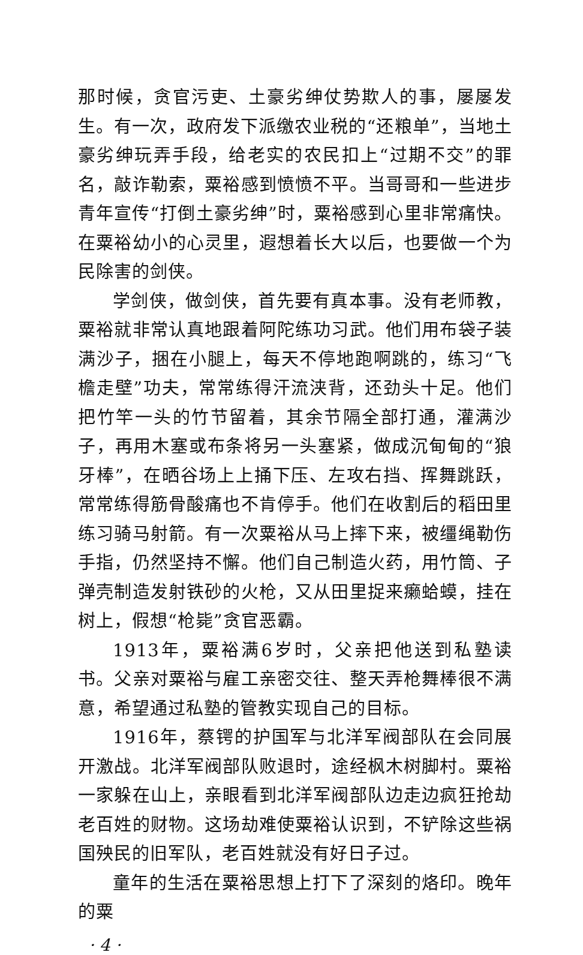那时候，贪官污吏、土豪劣绅仗势欺人的事，屡屡发生。有一次，政府发下派缴农业税的“还粮单”，当地土豪劣绅玩弄手段，给老实的农民扣上“过期不交”的罪名，敲诈勒索，粟裕感到愤愤不平。当哥哥和一些进步青年宣传“打倒土豪劣绅”时，粟裕感到心里非常痛快。在粟裕幼小的心灵里，遐想着长大以后，也要做一个为民除害的剑侠。
学剑侠，做剑侠，首先要有真本事。没有老师教，粟裕就非常认真地跟着阿陀练功习武。他们用布袋子装满沙子，捆在小腿上，每天不停地跑啊跳的，练习“飞檐走壁”功夫，常常练得汗流浃背，还劲头十足。他们把竹竿一头的竹节留着，其余节隔全部打通，灌满沙子，再用木塞或布条将另一头塞紧，做成沉甸甸的“狼牙棒”，在晒谷场上上捅下压、左攻右挡、挥舞跳跃，常常练得筋骨酸痛也不肯停手。他们在收割后的稻田里练习骑马射箭。有一次粟裕从马上摔下来，被缰绳勒伤手指，仍然坚持不懈。他们自己制造火药，用竹筒、子弹壳制造发射铁砂的火枪，又从田里捉来癞蛤蟆，挂在树上，假想“枪毙”贪官恶霸。
1913年，粟裕满6岁时，父亲把他送到私塾读书。父亲对粟裕与雇工亲密交往、整天弄枪舞棒很不满意，希望通过私塾的管教实现自己的目标。
1916年，蔡锷的护国军与北洋军阀部队在会同展开激战。北洋军阀部队败退时，途经枫木树脚村。粟裕一家躲在山上，亲眼看到北洋军阀部队边走边疯狂抢劫老百姓的财物。这场劫难使粟裕认识到，不铲除这些祸国殃民的旧军队，老百姓就没有好日子过。
童年的生活在粟裕思想上打下了深刻的烙印。晚年的粟
· 4 ·